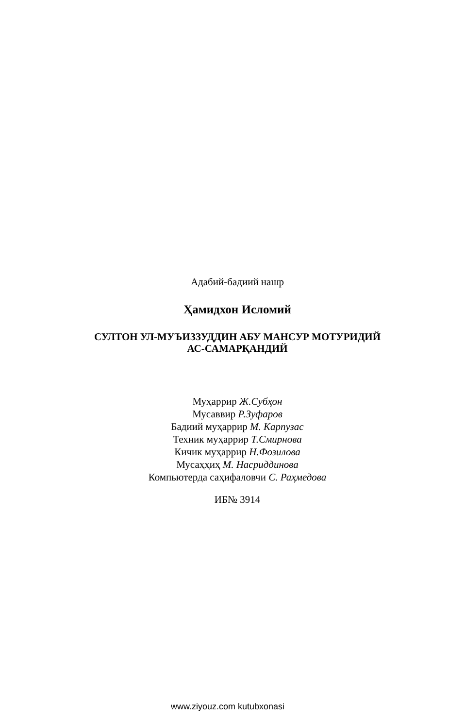Адабий-бадиий нашр
Ҳамидхон Исломий
СУЛТОН УЛ-МУЪИЗЗУДДИН АБУ МАНСУР МОТУРИДИЙ
АС-САМАРҚАНДИЙ
Муҳаррир Ж.Субҳон
Мусаввир Р.Зуфаров
Бадиий муҳаррир М. Карпузас
Техник муҳаррир Т.Смирнова
Кичик муҳаррир Н.Фозилова
Мусаҳҳиҳ М. Насриддинова
Компьютерда саҳифаловчи С. Раҳмедова
ИБ№ 3914
www.ziyouz.com kutubxonasi